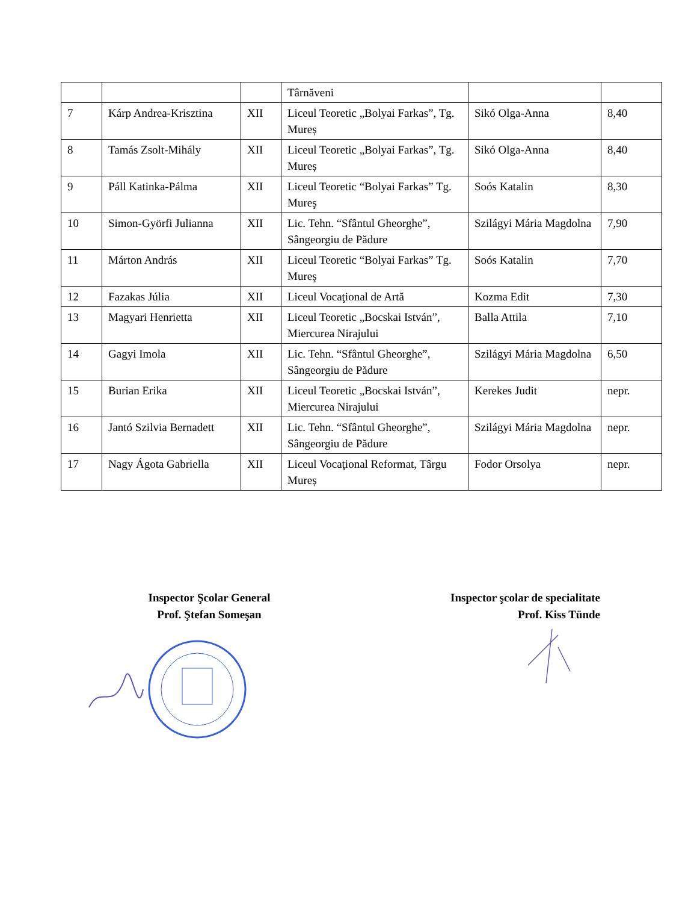| | | | Târnăveni | | |
| 7 | Kárp Andrea-Krisztina | XII | Liceul Teoretic „Bolyai Farkas”, Tg. Mureș | Sikó Olga-Anna | 8,40 |
| 8 | Tamás Zsolt-Mihály | XII | Liceul Teoretic „Bolyai Farkas”, Tg. Mureș | Sikó Olga-Anna | 8,40 |
| 9 | Páll Katinka-Pálma | XII | Liceul Teoretic “Bolyai Farkas” Tg. Mureş | Soós Katalin | 8,30 |
| 10 | Simon-Györfi Julianna | XII | Lic. Tehn. “Sfântul Gheorghe”, Sângeorgiu de Pădure | Szilágyi Mária Magdolna | 7,90 |
| 11 | Márton András | XII | Liceul Teoretic “Bolyai Farkas” Tg. Mureş | Soós Katalin | 7,70 |
| 12 | Fazakas Júlia | XII | Liceul Vocaţional de Artă | Kozma Edit | 7,30 |
| 13 | Magyari Henrietta | XII | Liceul Teoretic „Bocskai István”, Miercurea Nirajului | Balla Attila | 7,10 |
| 14 | Gagyi Imola | XII | Lic. Tehn. “Sfântul Gheorghe”, Sângeorgiu de Pădure | Szilágyi Mária Magdolna | 6,50 |
| 15 | Burian Erika | XII | Liceul Teoretic „Bocskai István”, Miercurea Nirajului | Kerekes Judit | nepr. |
| 16 | Jantó Szilvia Bernadett | XII | Lic. Tehn. “Sfântul Gheorghe”, Sângeorgiu de Pădure | Szilágyi Mária Magdolna | nepr. |
| 17 | Nagy Ágota Gabriella | XII | Liceul Vocaţional Reformat, Târgu Mureș | Fodor Orsolya | nepr. |
Inspector Şcolar General
Prof. Ştefan Someşan
Inspector şcolar de specialitate
Prof. Kiss Tünde